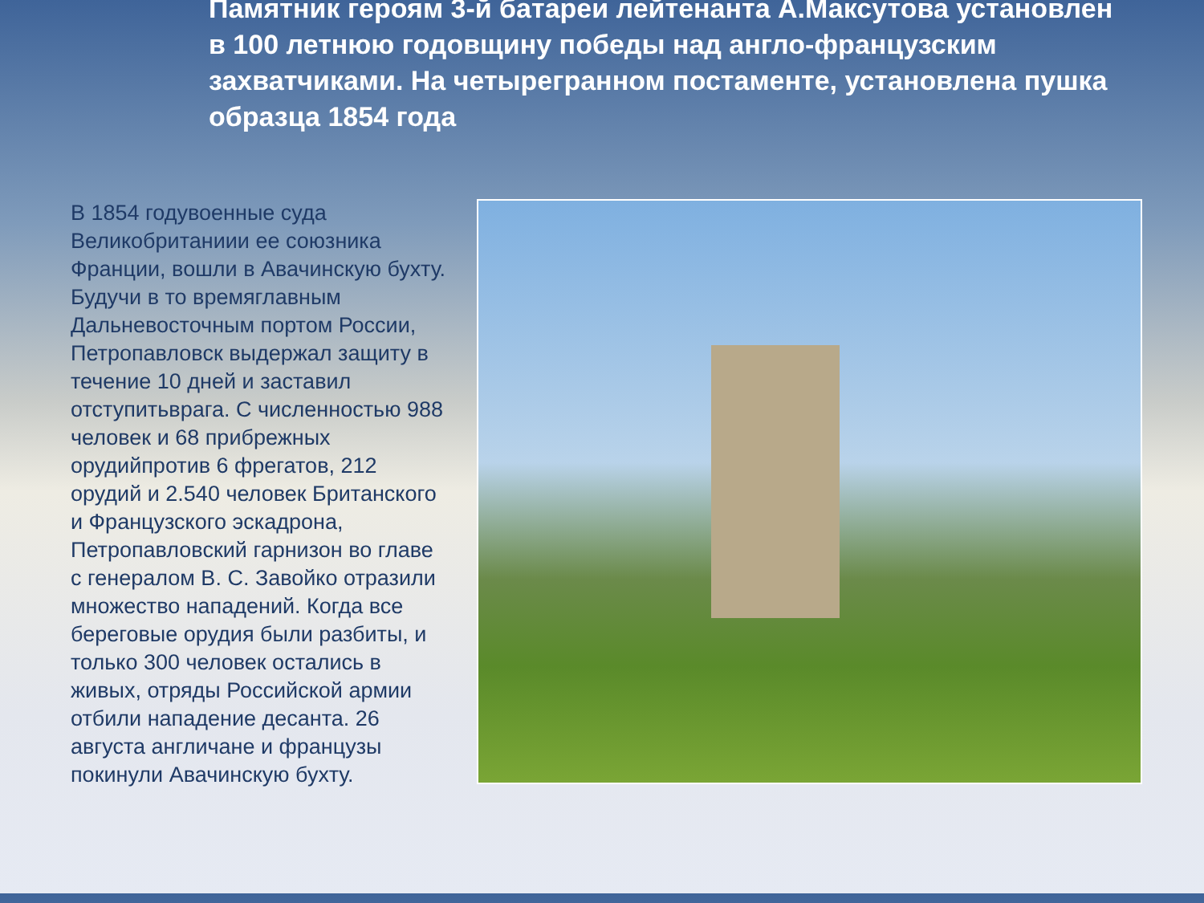Памятник героям 3-й батареи лейтенанта А.Максутова установлен в 100 летнюю годовщину победы над англо-французским захватчиками. На четырегранном постаменте, установлена пушка образца 1854 года
В 1854 годувоенные суда Великобританиии ее союзника Франции, вошли в Авачинскую бухту. Будучи в то времяглавным Дальневосточным портом России, Петропавловск выдержал защиту в течение 10 дней и заставил отступитьврага. С численностью 988 человек и 68 прибрежных орудийпротив 6 фрегатов, 212 орудий и 2.540 человек Британского и Французского эскадрона, Петропавловский гарнизон во главе с генералом В. С. Завойко отразили множество нападений. Когда все береговые орудия были разбиты, и только 300 человек остались в живых, отряды Российской армии отбили нападение десанта. 26 августа англичане и французы покинули Авачинскую бухту.